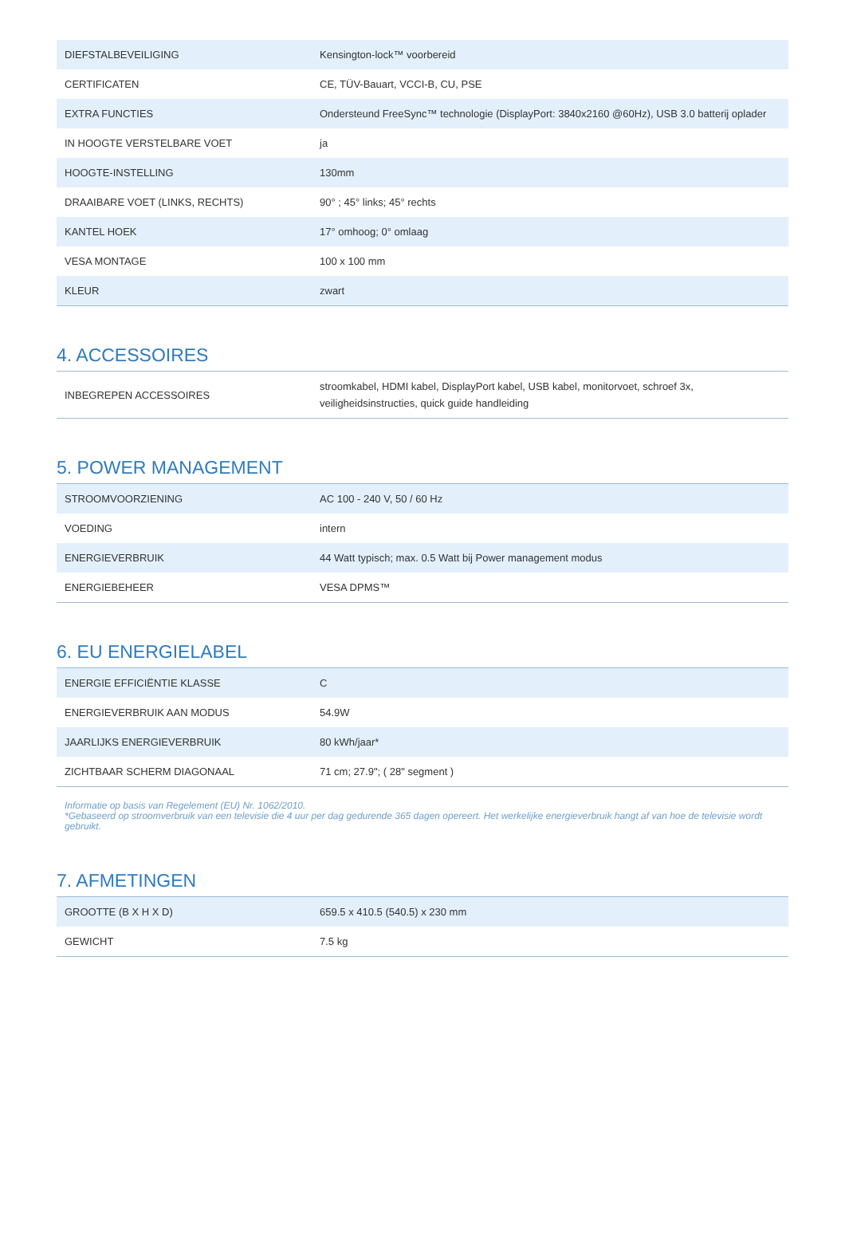| DIEFSTALBEVEILIGING | Kensington-lock™ voorbereid |
| CERTIFICATEN | CE, TÜV-Bauart, VCCI-B, CU, PSE |
| EXTRA FUNCTIES | Ondersteund FreeSync™ technologie (DisplayPort: 3840x2160 @60Hz), USB 3.0 batterij oplader |
| IN HOOGTE VERSTELBARE VOET | ja |
| HOOGTE-INSTELLING | 130mm |
| DRAAIBARE VOET (LINKS, RECHTS) | 90° ; 45° links; 45° rechts |
| KANTEL HOEK | 17° omhoog; 0° omlaag |
| VESA MONTAGE | 100 x 100 mm |
| KLEUR | zwart |
4. ACCESSOIRES
| INBEGREPEN ACCESSOIRES | stroomkabel, HDMI kabel, DisplayPort kabel, USB kabel, monitorvoet, schroef 3x, veiligheidsinstructies, quick guide handleiding |
5. POWER MANAGEMENT
| STROOMVOORZIENING | AC 100 - 240 V, 50 / 60 Hz |
| VOEDING | intern |
| ENERGIEVERBRUIK | 44 Watt typisch; max. 0.5 Watt bij Power management modus |
| ENERGIEBEHEER | VESA DPMS™ |
6. EU ENERGIELABEL
| ENERGIE EFFICIËNTIE KLASSE | C |
| ENERGIEVERBRUIK AAN MODUS | 54.9W |
| JAARLIJKS ENERGIEVERBRUIK | 80 kWh/jaar* |
| ZICHTBAAR SCHERM DIAGONAAL | 71 cm; 27.9"; ( 28" segment ) |
Informatie op basis van Regelement (EU) Nr. 1062/2010.
*Gebaseerd op stroomverbruik van een televisie die 4 uur per dag gedurende 365 dagen opereert. Het werkelijke energieverbruik hangt af van hoe de televisie wordt gebruikt.
7. AFMETINGEN
| GROOTTE (B X H X D) | 659.5 x 410.5 (540.5) x 230 mm |
| GEWICHT | 7.5 kg |